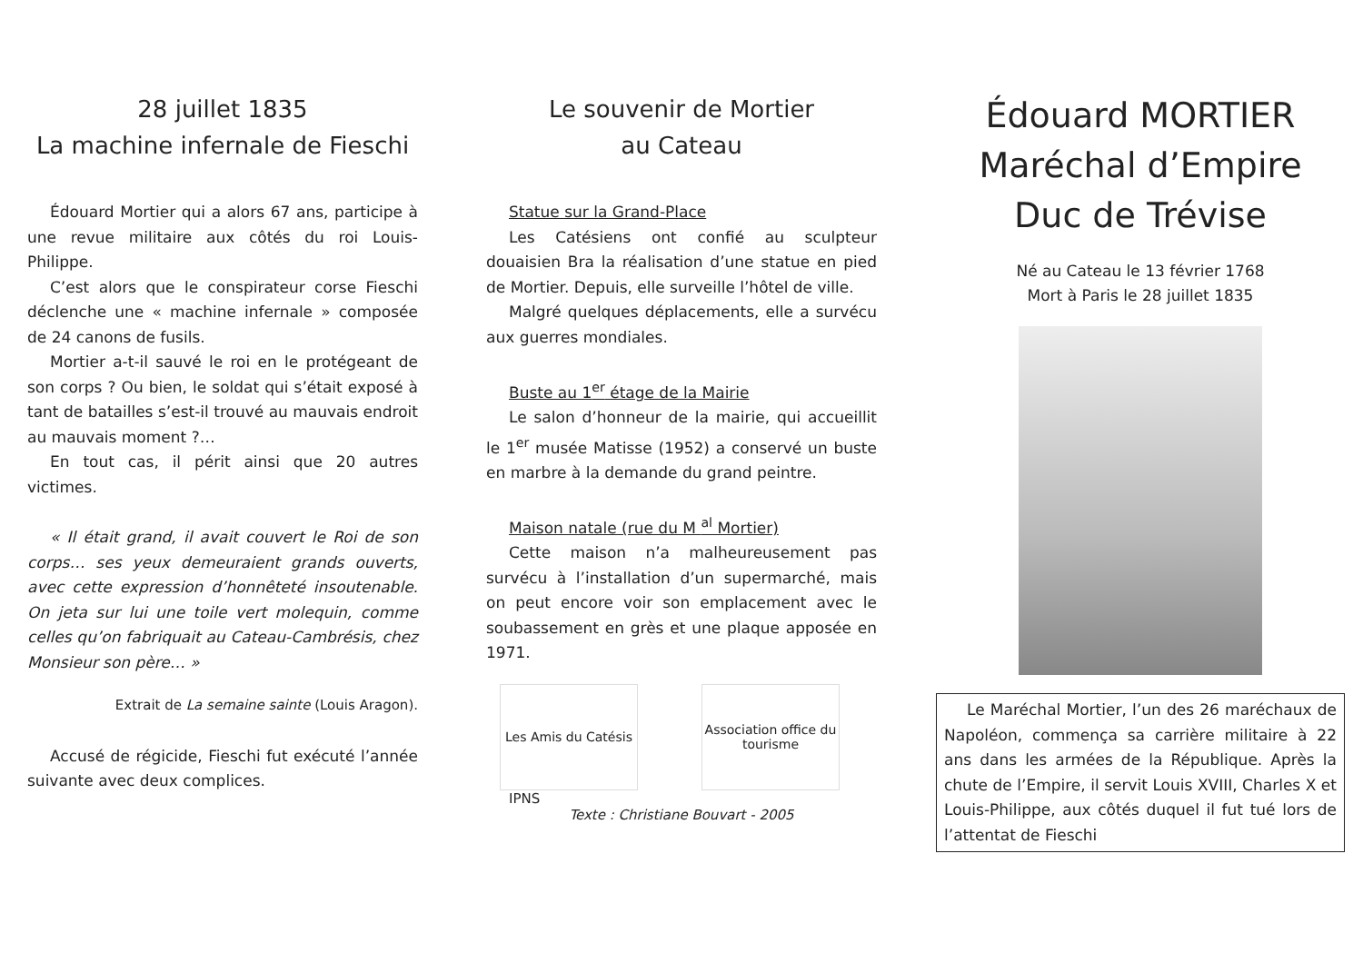28 juillet 1835
La machine infernale de Fieschi
Édouard Mortier qui a alors 67 ans, participe à une revue militaire aux côtés du roi Louis-Philippe.
C’est alors que le conspirateur corse Fieschi déclenche une « machine infernale » composée de 24 canons de fusils.
Mortier a-t-il sauvé le roi en le protégeant de son corps ? Ou bien, le soldat qui s’était exposé à tant de batailles s’est-il trouvé au mauvais endroit au mauvais moment ?…
En tout cas, il périt ainsi que 20 autres victimes.
« Il était grand, il avait couvert le Roi de son corps… ses yeux demeuraient grands ouverts, avec cette expression d’honnêteté insoutenable. On jeta sur lui une toile vert molequin, comme celles qu’on fabriquait au Cateau-Cambrésis, chez Monsieur son père… »
Extrait de La semaine sainte (Louis Aragon).
Accusé de régicide, Fieschi fut exécuté l’année suivante avec deux complices.
Le souvenir de Mortier
au Cateau
Statue sur la Grand-Place
Les Catésiens ont confié au sculpteur douaisien Bra la réalisation d’une statue en pied de Mortier. Depuis, elle surveille l’hôtel de ville.
Malgré quelques déplacements, elle a survécu aux guerres mondiales.
Buste au 1<sup>er</sup> étage de la Mairie
Le salon d’honneur de la mairie, qui accueillit le 1<sup>er</sup> musée Matisse (1952) a conservé un buste en marbre à la demande du grand peintre.
Maison natale (rue du M <sup>al</sup> Mortier)
Cette maison n’a malheureusement pas survécu à l’installation d’un supermarché, mais on peut encore voir son emplacement avec le soubassement en grès et une plaque apposée en 1971.
Les Amis du Catésis
Association office du tourisme
IPNS
Texte : Christiane Bouvart - 2005
Édouard MORTIER
Maréchal d’Empire
Duc de Trévise
Né au Cateau le 13 février 1768
Mort à Paris le 28 juillet 1835
Le Maréchal Mortier, l’un des 26 maréchaux de Napoléon, commença sa carrière militaire à 22 ans dans les armées de la République. Après la chute de l’Empire, il servit Louis XVIII, Charles X et Louis-Philippe, aux côtés duquel il fut tué lors de l’attentat de Fieschi